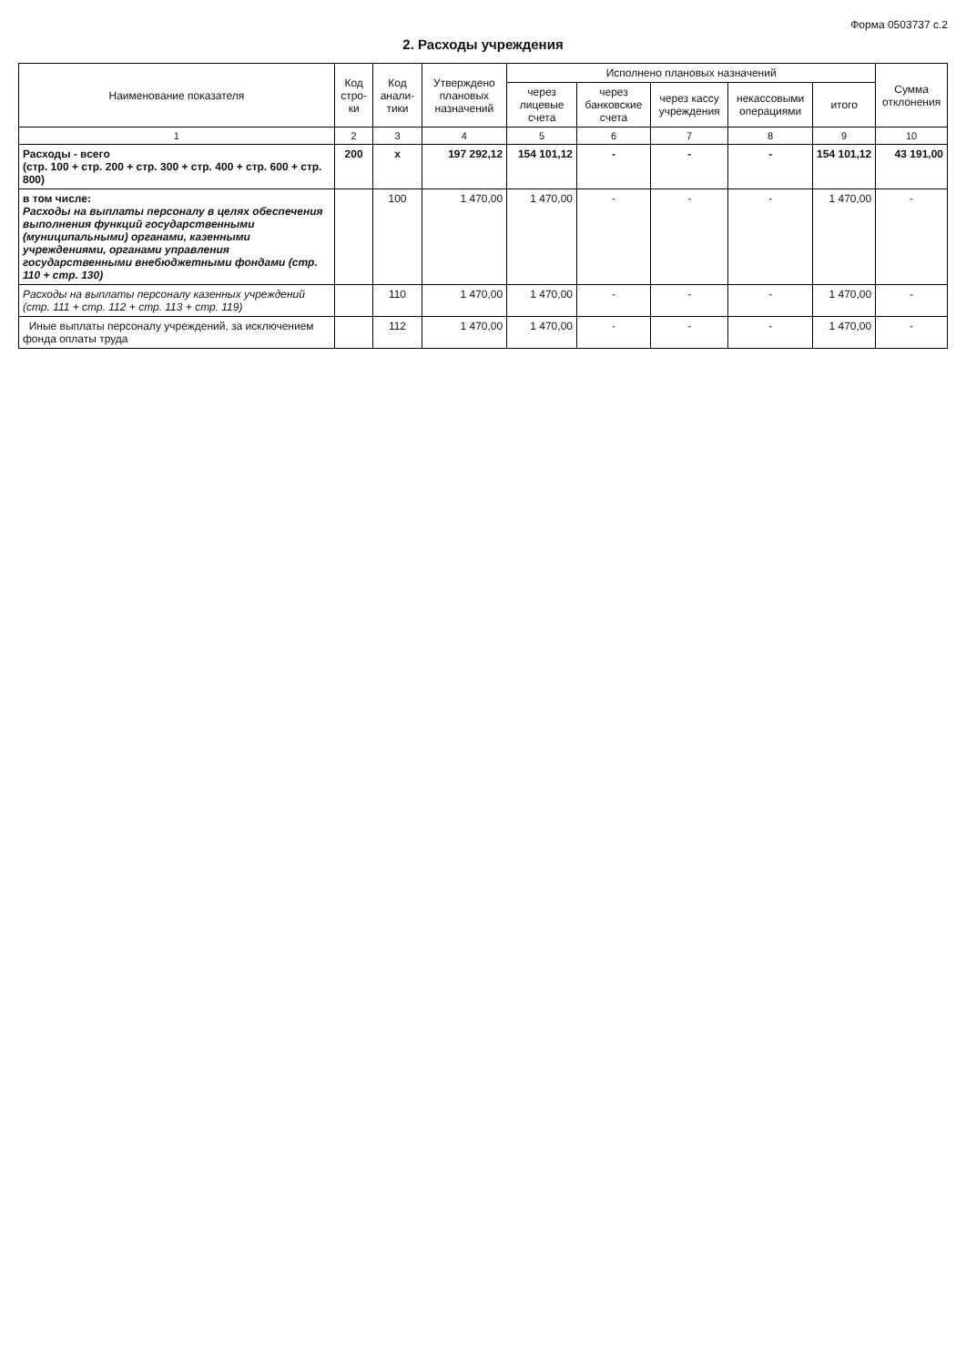Форма 0503737 с.2
2. Расходы учреждения
| Наименование показателя | Код стро-ки | Код анали-тики | Утверждено плановых назначений | Исполнено плановых назначений | | | | | Сумма отклонения |
| --- | --- | --- | --- | --- | --- | --- | --- | --- | --- |
| | | | | через лицевые счета | через банковские счета | через кассу учреждения | некассовыми операциями | итого | |
| 1 | 2 | 3 | 4 | 5 | 6 | 7 | 8 | 9 | 10 |
| Расходы - всего (стр. 100 + стр. 200 + стр. 300 + стр. 400 + стр. 600 + стр. 800) | 200 | x | 197 292,12 | 154 101,12 | - | - | - | 154 101,12 | 43 191,00 |
| в том числе: Расходы на выплаты персоналу в целях обеспечения выполнения функций государственными (муниципальными) органами, казенными учреждениями, органами управления государственными внебюджетными фондами (стр. 110 + стр. 130) | | 100 | 1 470,00 | 1 470,00 | - | - | - | 1 470,00 | - |
| Расходы на выплаты персоналу казенных учреждений (стр. 111 + стр. 112 + стр. 113 + стр. 119) | | 110 | 1 470,00 | 1 470,00 | - | - | - | 1 470,00 | - |
| Иные выплаты персоналу учреждений, за исключением фонда оплаты труда | | 112 | 1 470,00 | 1 470,00 | - | - | - | 1 470,00 | - |